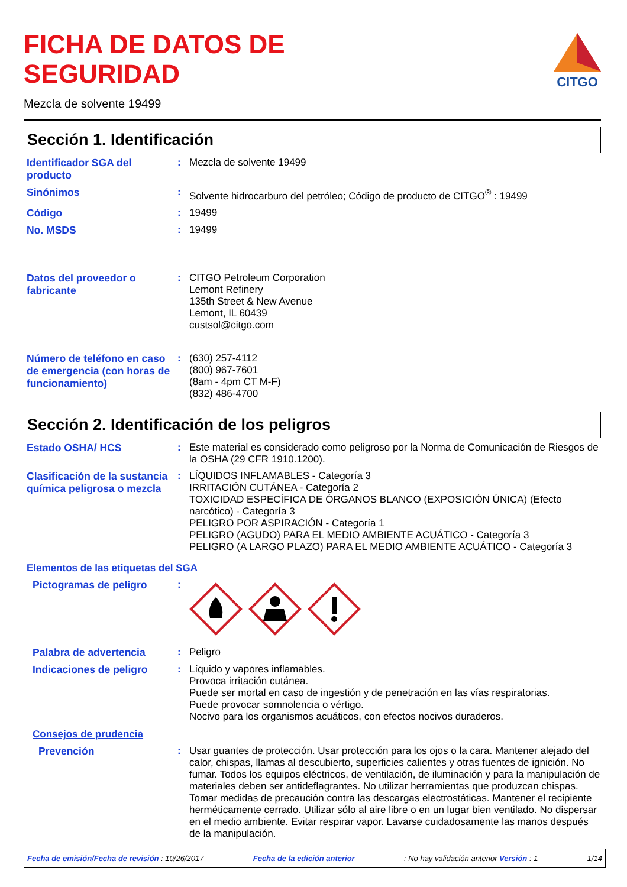FICHA DE DATOS DE
SEGURIDAD
CITGO
Mezcla de solvente 19499
Sección 1. Identificación
Identificador SGA del producto
:
Mezcla de solvente 19499
Sinónimos
:
Solvente hidrocarburo del petróleo; Código de producto de CITGO<sup>®</sup> : 19499
Código
:
19499
No. MSDS
:
19499
Datos del proveedor o fabricante
:
CITGO Petroleum Corporation
Lemont Refinery
135th Street & New Avenue
Lemont, IL 60439
custsol@citgo.com
Número de teléfono en caso de emergencia (con horas de funcionamiento)
:
(630) 257-4112
(800) 967-7601
(8am - 4pm CT M-F)
(832) 486-4700
Sección 2. Identificación de los peligros
Estado OSHA/ HCS
:
Este material es considerado como peligroso por la Norma de Comunicación de Riesgos de la OSHA (29 CFR 1910.1200).
Clasificación de la sustancia química peligrosa o mezcla
:
LÍQUIDOS INFLAMABLES - Categoría 3
IRRITACIÓN CUTÁNEA - Categoría 2
TOXICIDAD ESPECÍFICA DE ÓRGANOS BLANCO (EXPOSICIÓN ÚNICA) (Efecto narcótico) - Categoría 3
PELIGRO POR ASPIRACIÓN - Categoría 1
PELIGRO (AGUDO) PARA EL MEDIO AMBIENTE ACUÁTICO - Categoría 3
PELIGRO (A LARGO PLAZO) PARA EL MEDIO AMBIENTE ACUÁTICO - Categoría 3
Elementos de las etiquetas del SGA
Pictogramas de peligro
:
Palabra de advertencia
:
Peligro
Indicaciones de peligro
:
Líquido y vapores inflamables.
Provoca irritación cutánea.
Puede ser mortal en caso de ingestión y de penetración en las vías respiratorias.
Puede provocar somnolencia o vértigo.
Nocivo para los organismos acuáticos, con efectos nocivos duraderos.
Consejos de prudencia
Prevención
:
Usar guantes de protección. Usar protección para los ojos o la cara. Mantener alejado del calor, chispas, llamas al descubierto, superficies calientes y otras fuentes de ignición. No fumar. Todos los equipos eléctricos, de ventilación, de iluminación y para la manipulación de materiales deben ser antideflagrantes. No utilizar herramientas que produzcan chispas. Tomar medidas de precaución contra las descargas electrostáticas. Mantener el recipiente herméticamente cerrado. Utilizar sólo al aire libre o en un lugar bien ventilado. No dispersar en el medio ambiente. Evitar respirar vapor. Lavarse cuidadosamente las manos después de la manipulación.
Fecha de emisión/Fecha de revisión : 10/26/2017 Fecha de la edición anterior: No hay validación anterior Versión : 1 1/14